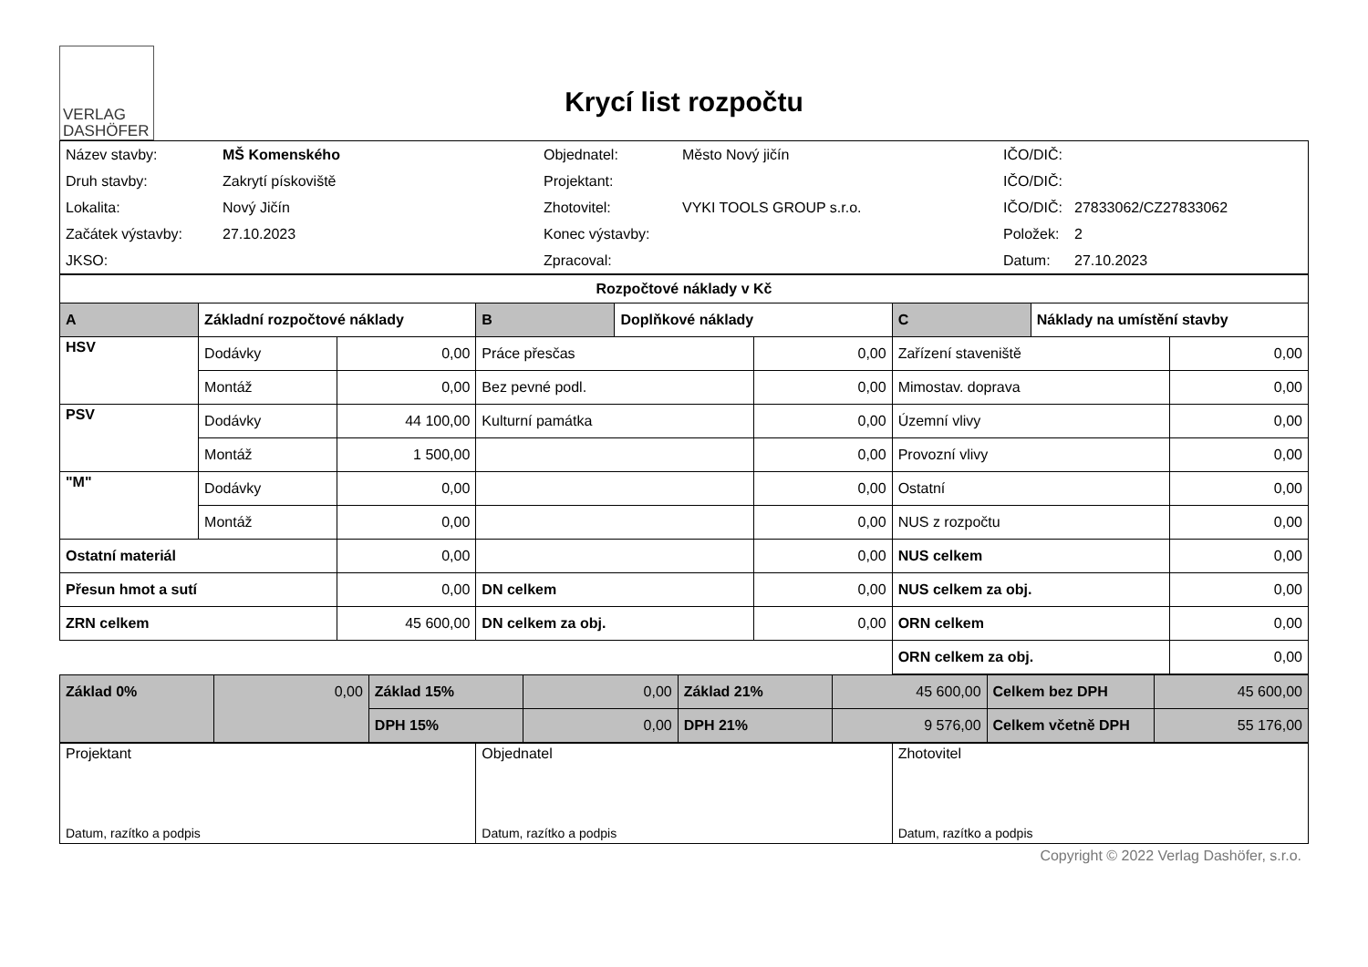VERLAG
DASHÖFER
Krycí list rozpočtu
| Název stavby: | MŠ Komenského | Objednatel: | Město Nový jičín | IČO/DIČ: | |
| Druh stavby: | Zakrytí pískoviště | Projektant: | | IČO/DIČ: | |
| Lokalita: | Nový Jičín | Zhotovitel: | VYKI TOOLS GROUP s.r.o. | IČO/DIČ: | 27833062/CZ27833062 |
| Začátek výstavby: | 27.10.2023 | Konec výstavby: | | Položek: | 2 |
| JKSO: | | Zpracoval: | | Datum: | 27.10.2023 |
| Rozpočtové náklady v Kč | | | | | | | | |
| --- | --- | --- | --- | --- | --- | --- | --- | --- |
| A | Základní rozpočtové náklady | | B | Doplňkové náklady | | C | Náklady na umístění stavby | |
| HSV | Dodávky | 0,00 | Práce přesčas | | 0,00 | Zařízení staveniště | | 0,00 |
| | Montáž | 0,00 | Bez pevné podl. | | 0,00 | Mimostav. doprava | | 0,00 |
| PSV | Dodávky | 44 100,00 | Kulturní památka | | 0,00 | Územní vlivy | | 0,00 |
| | Montáž | 1 500,00 | | | 0,00 | Provozní vlivy | | 0,00 |
| "M" | Dodávky | 0,00 | | | 0,00 | Ostatní | | 0,00 |
| | Montáž | 0,00 | | | 0,00 | NUS z rozpočtu | | 0,00 |
| Ostatní materiál | | 0,00 | | | 0,00 | NUS celkem | | 0,00 |
| Přesun hmot a sutí | | 0,00 | DN celkem | | 0,00 | NUS celkem za obj. | | 0,00 |
| ZRN celkem | | 45 600,00 | DN celkem za obj. | | 0,00 | ORN celkem | | 0,00 |
| | | | | | | ORN celkem za obj. | | 0,00 |
| Základ 0% | 0,00 | Základ 15% | 0,00 | Základ 21% | 45 600,00 | Celkem bez DPH | 45 600,00 |
| | | DPH 15% | 0,00 | DPH 21% | 9 576,00 | Celkem včetně DPH | 55 176,00 |
| Projektant Datum, razítko a podpis | Objednatel Datum, razítko a podpis | Zhotovitel Datum, razítko a podpis |
Copyright © 2022 Verlag Dashöfer, s.r.o.